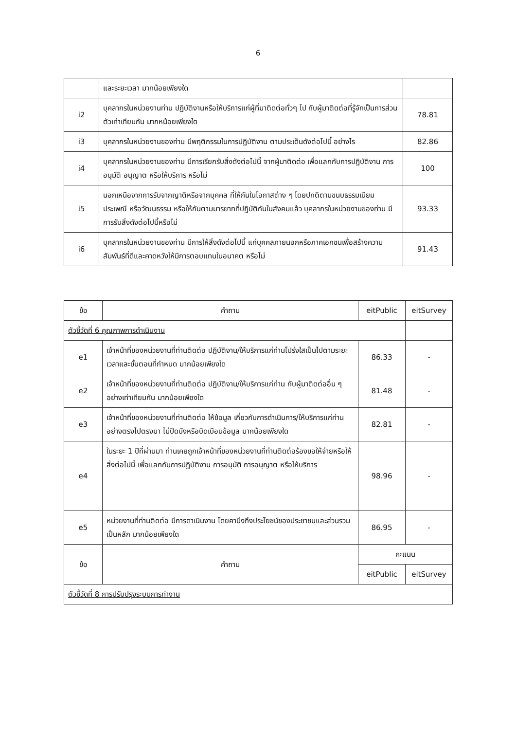6
| | และระยะเวลา มากน้อยเพียงใด | |
| i2 | บุคลากรในหน่วยงานท่าน ปฏิบัติงานหรือให้บริการแก่ผู้ที่มาติดต่อทั่วๆ ไป กับผู้มาติดต่อที่รู้จักเป็นการส่วนตัวเท่าเทียมกัน มากหน้อยเพียงใด | 78.81 |
| i3 | บุคลากรในหน่วยงานของท่าน มีพฤติกรรมในการปฏิบัติงาน ตามประเด็นดังต่อไปนี้ อย่างไร | 82.86 |
| i4 | บุคลากรในหน่วยงานของท่าน มีการเรียกรับสิ่งดังต่อไปนี้ จากผู้มาติดต่อ เพื่อแลกกับการปฏิบัติงาน การอนุมัติ อนุญาต หรือให้บริการ หรือไม่ | 100 |
| i5 | นอกเหนือจากการรับจากญาติหรือจากบุคคล ที่ให้กันในโอกาสต่าง ๆ โดยปกติตามขนบธรรมเนียม ประเพณี หรือวัฒนธรรม หรือให้กันตามมารยาทที่ปฏิบัติกันในสังคมแล้ว บุคลากรในหน่วยงานของท่าน มีการรับสิ่งดังต่อไปนี้หรือไม่ | 93.33 |
| i6 | บุคลากรในหน่วยงานของท่าน มีการให้สิ่งดังต่อไปนี้ แก่บุคคลภายนอกหรือภาคเอกชนเพื่อสร้างความสัมพันธ์ที่ดีและคาดหวังให้มีการตอบแทนในอนาคต หรือไม่ | 91.43 |
| ข้อ | คำถาม | eitPublic | eitSurvey |
| --- | --- | --- | --- |
| ตัวชี้วัดที่ 6 คุณภาพการดำเนินงาน | | | |
| e1 | เจ้าหน้าที่ของหน่วยงานที่ท่านติดต่อ ปฏิบัติงาน/ให้บริการแก่ท่านโปร่งใสเป็นไปตามระยะเวลาและขั้นตอนที่กำหนด มากน้อยเพียงใด | 86.33 | - |
| e2 | เจ้าหน้าที่ของหน่วยงานที่ท่านติดต่อ ปฏิบัติงาน/ให้บริการแก่ท่าน กับผู้มาติดต่ออื่น ๆอย่างเท่าเทียมกัน มากน้อยเพียงใด | 81.48 | - |
| e3 | เจ้าหน้าที่ของหน่วยงานที่ท่านติดต่อ ให้ข้อมูล เกี่ยวกับการดำเนินการ/ให้บริการแก่ท่าน อย่างตรงไปตรงมา ไม่ปิดบังหรือบิดเบือนข้อมูล มากน้อยเพียงใด | 82.81 | - |
| e4 | ในระยะ 1 ปีที่ผ่านมา ท่านเคยถูกเจ้าหน้าที่ของหน่วยงานที่ท่านติดต่อร้องขอให้จ่ายหรือให้สิ่งต่อไปนี้ เพื่อแลกกับการปฏิบัติงาน การอนุมัติ การอนุญาต หรือให้บริการ | 98.96 | - |
| e5 | หน่วยงานที่ท่านติดต่อ มีการดาเนินงาน โดยคานึงถึงประโยชน์ของประชาชนและส่วนรวมเป็นหลัก มากน้อยเพียงใด | 86.95 | - |
| ข้อ | คำถาม | คะแนน | |
| | | eitPublic | eitSurvey |
| ตัวชี้วัดที่ 8 การปรับปรุงระบบการทำงาน | | | |